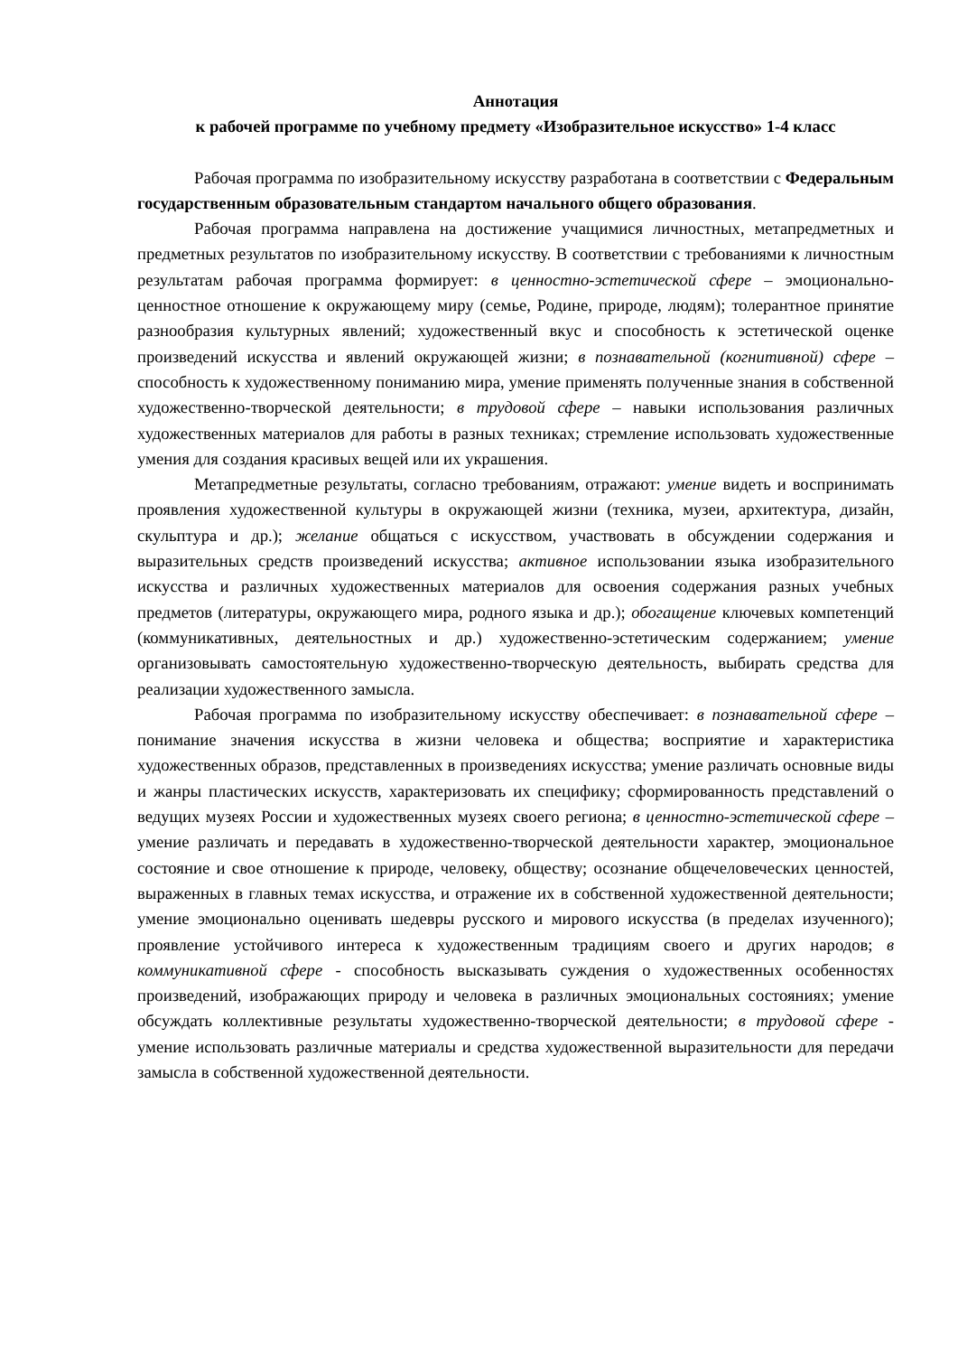Аннотация
к рабочей программе по учебному предмету «Изобразительное искусство» 1-4 класс
Рабочая программа по изобразительному искусству разработана в соответствии с Федеральным государственным образовательным стандартом начального общего образования.
Рабочая программа направлена на достижение учащимися личностных, метапредметных и предметных результатов по изобразительному искусству. В соответствии с требованиями к личностным результатам рабочая программа формирует: в ценностно-эстетической сфере – эмоционально-ценностное отношение к окружающему миру (семье, Родине, природе, людям); толерантное принятие разнообразия культурных явлений; художественный вкус и способность к эстетической оценке произведений искусства и явлений окружающей жизни; в познавательной (когнитивной) сфере – способность к художественному пониманию мира, умение применять полученные знания в собственной художественно-творческой деятельности; в трудовой сфере – навыки использования различных художественных материалов для работы в разных техниках; стремление использовать художественные умения для создания красивых вещей или их украшения.
Метапредметные результаты, согласно требованиям, отражают: умение видеть и воспринимать проявления художественной культуры в окружающей жизни (техника, музеи, архитектура, дизайн, скульптура и др.); желание общаться с искусством, участвовать в обсуждении содержания и выразительных средств произведений искусства; активное использовании языка изобразительного искусства и различных художественных материалов для освоения содержания разных учебных предметов (литературы, окружающего мира, родного языка и др.); обогащение ключевых компетенций (коммуникативных, деятельностных и др.) художественно-эстетическим содержанием; умение организовывать самостоятельную художественно-творческую деятельность, выбирать средства для реализации художественного замысла.
Рабочая программа по изобразительному искусству обеспечивает: в познавательной сфере – понимание значения искусства в жизни человека и общества; восприятие и характеристика художественных образов, представленных в произведениях искусства; умение различать основные виды и жанры пластических искусств, характеризовать их специфику; сформированность представлений о ведущих музеях России и художественных музеях своего региона; в ценностно-эстетической сфере – умение различать и передавать в художественно-творческой деятельности характер, эмоциональное состояние и свое отношение к природе, человеку, обществу; осознание общечеловеческих ценностей, выраженных в главных темах искусства, и отражение их в собственной художественной деятельности; умение эмоционально оценивать шедевры русского и мирового искусства (в пределах изученного); проявление устойчивого интереса к художественным традициям своего и других народов; в коммуникативной сфере - способность высказывать суждения о художественных особенностях произведений, изображающих природу и человека в различных эмоциональных состояниях; умение обсуждать коллективные результаты художественно-творческой деятельности; в трудовой сфере - умение использовать различные материалы и средства художественной выразительности для передачи замысла в собственной художественной деятельности.